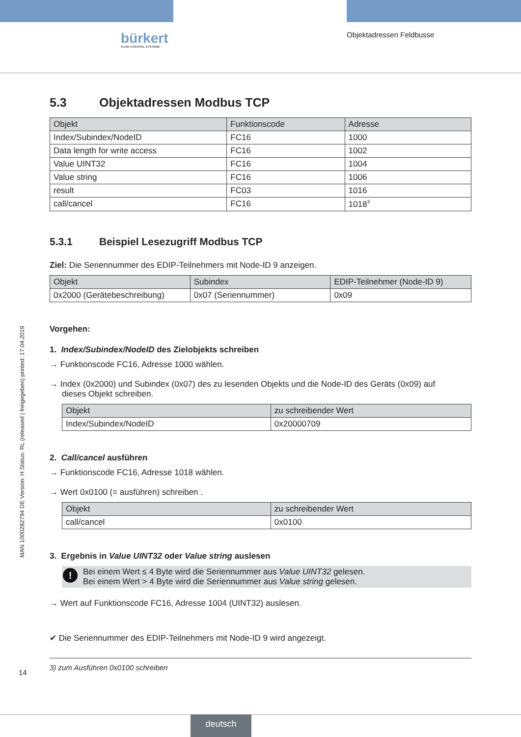bürkert
FLUID CONTROL SYSTEMS
Objektadressen Feldbusse
MAN 1000282794 DE Version: H Status: RL (released | freigegeben) printed: 17.04.2019
5.3 Objektadressen Modbus TCP
| Objekt | Funktionscode | Adresse |
| --- | --- | --- |
| Index/Subindex/NodeID | FC16 | 1000 |
| Data length for write access | FC16 | 1002 |
| Value UINT32 | FC16 | 1004 |
| Value string | FC16 | 1006 |
| result | FC03 | 1016 |
| call/cancel | FC16 | 1018<sup>3</sup> |
5.3.1 Beispiel Lesezugriff Modbus TCP
Ziel: Die Seriennummer des EDIP-Teilnehmers mit Node-ID 9 anzeigen.
| Objekt | Subindex | EDIP-Teilnehmer (Node-ID 9) |
| --- | --- | --- |
| 0x2000 (Gerätebeschreibung) | 0x07 (Seriennummer) | 0x09 |
Vorgehen:
1. Index/Subindex/NodeID des Zielobjekts schreiben
→ Funktionscode FC16, Adresse 1000 wählen.
→ Index (0x2000) und Subindex (0x07) des zu lesenden Objekts und die Node-ID des Geräts (0x09) auf
dieses Objekt schreiben.
| Objekt | zu schreibender Wert |
| --- | --- |
| Index/Subindex/NodeID | 0x20000709 |
2. Call/cancel ausführen
→ Funktionscode FC16, Adresse 1018 wählen.
→ Wert 0x0100 (= ausführen) schreiben .
| Objekt | zu schreibender Wert |
| --- | --- |
| call/cancel | 0x0100 |
3. Ergebnis in Value UINT32 oder Value string auslesen
! Bei einem Wert ≤ 4 Byte wird die Seriennummer aus Value UINT32 gelesen.
Bei einem Wert > 4 Byte wird die Seriennummer aus Value string gelesen.
→ Wert auf Funktionscode FC16, Adresse 1004 (UINT32) auslesen.
✔ Die Seriennummer des EDIP-Teilnehmers mit Node-ID 9 wird angezeigt.
3) zum Ausführen 0x0100 schreiben
14
deutsch